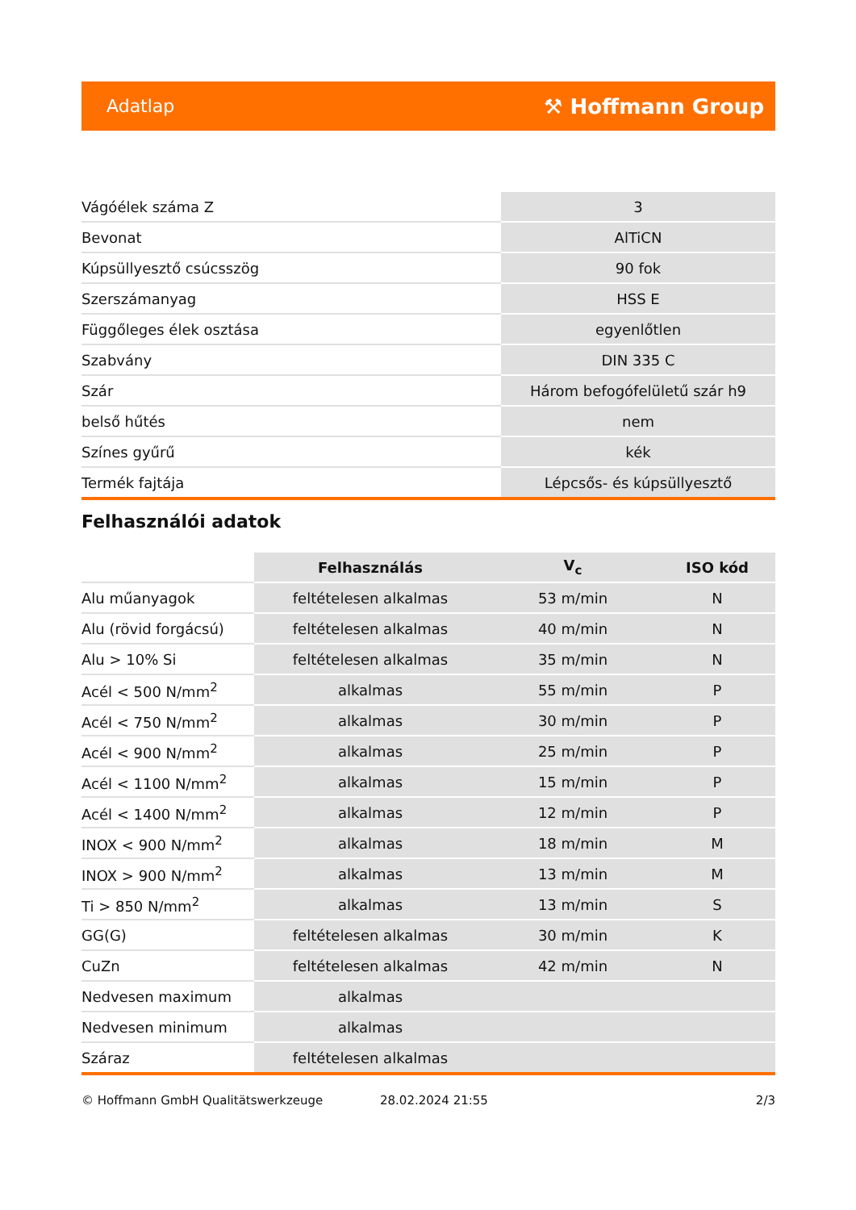Adatlap ⚒ Hoffmann Group
| Vágóélek száma Z | 3 |
| Bevonat | AlTiCN |
| Kúpsüllyesztő csúcsszög | 90 fok |
| Szerszámanyag | HSS E |
| Függőleges élek osztása | egyenlőtlen |
| Szabvány | DIN 335 C |
| Szár | Három befogófelületű szár h9 |
| belső hűtés | nem |
| Színes gyűrű | kék |
| Termék fajtája | Lépcsős- és kúpsüllyesztő |
Felhasználói adatok
| | Felhasználás | V<sub>c</sub> | ISO kód |
| --- | --- | --- | --- |
| Alu műanyagok | feltételesen alkalmas | 53 m/min | N |
| Alu (rövid forgácsú) | feltételesen alkalmas | 40 m/min | N |
| Alu > 10% Si | feltételesen alkalmas | 35 m/min | N |
| Acél < 500 N/mm<sup>2</sup> | alkalmas | 55 m/min | P |
| Acél < 750 N/mm<sup>2</sup> | alkalmas | 30 m/min | P |
| Acél < 900 N/mm<sup>2</sup> | alkalmas | 25 m/min | P |
| Acél < 1100 N/mm<sup>2</sup> | alkalmas | 15 m/min | P |
| Acél < 1400 N/mm<sup>2</sup> | alkalmas | 12 m/min | P |
| INOX < 900 N/mm<sup>2</sup> | alkalmas | 18 m/min | M |
| INOX > 900 N/mm<sup>2</sup> | alkalmas | 13 m/min | M |
| Ti > 850 N/mm<sup>2</sup> | alkalmas | 13 m/min | S |
| GG(G) | feltételesen alkalmas | 30 m/min | K |
| CuZn | feltételesen alkalmas | 42 m/min | N |
| Nedvesen maximum | alkalmas | | |
| Nedvesen minimum | alkalmas | | |
| Száraz | feltételesen alkalmas | | |
© Hoffmann GmbH Qualitätswerkzeuge 28.02.2024 21:55 2/3